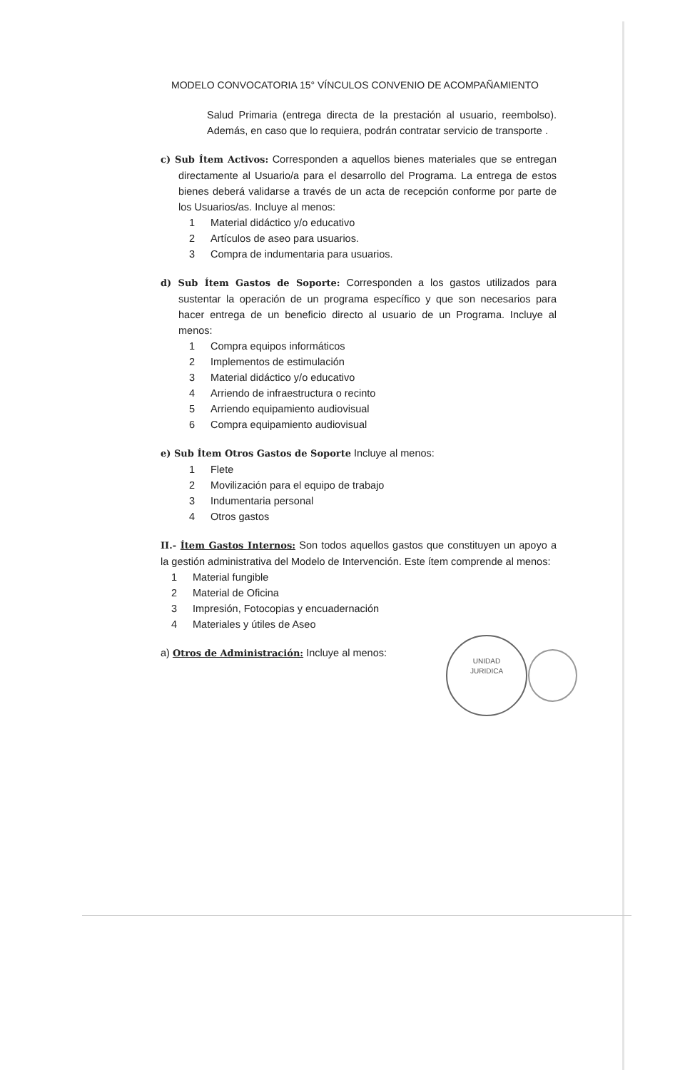MODELO CONVOCATORIA 15° VÍNCULOS CONVENIO DE ACOMPAÑAMIENTO
Salud Primaria (entrega directa de la prestación al usuario, reembolso). Además, en caso que lo requiera, podrán contratar servicio de transporte .
c) Sub Ítem Activos: Corresponden a aquellos bienes materiales que se entregan directamente al Usuario/a para el desarrollo del Programa. La entrega de estos bienes deberá validarse a través de un acta de recepción conforme por parte de los Usuarios/as. Incluye al menos:
1 Material didáctico y/o educativo
2 Artículos de aseo para usuarios.
3 Compra de indumentaria para usuarios.
d) Sub Ítem Gastos de Soporte: Corresponden a los gastos utilizados para sustentar la operación de un programa específico y que son necesarios para hacer entrega de un beneficio directo al usuario de un Programa. Incluye al menos:
1 Compra equipos informáticos
2 Implementos de estimulación
3 Material didáctico y/o educativo
4 Arriendo de infraestructura o recinto
5 Arriendo equipamiento audiovisual
6 Compra equipamiento audiovisual
e) Sub Ítem Otros Gastos de Soporte Incluye al menos:
1 Flete
2 Movilización para el equipo de trabajo
3 Indumentaria personal
4 Otros gastos
II.- Ítem Gastos Internos: Son todos aquellos gastos que constituyen un apoyo a la gestión administrativa del Modelo de Intervención. Este ítem comprende al menos:
1 Material fungible
2 Material de Oficina
3 Impresión, Fotocopias y encuadernación
4 Materiales y útiles de Aseo
a) Otros de Administración: Incluye al menos:
UNIDAD
JURIDICA